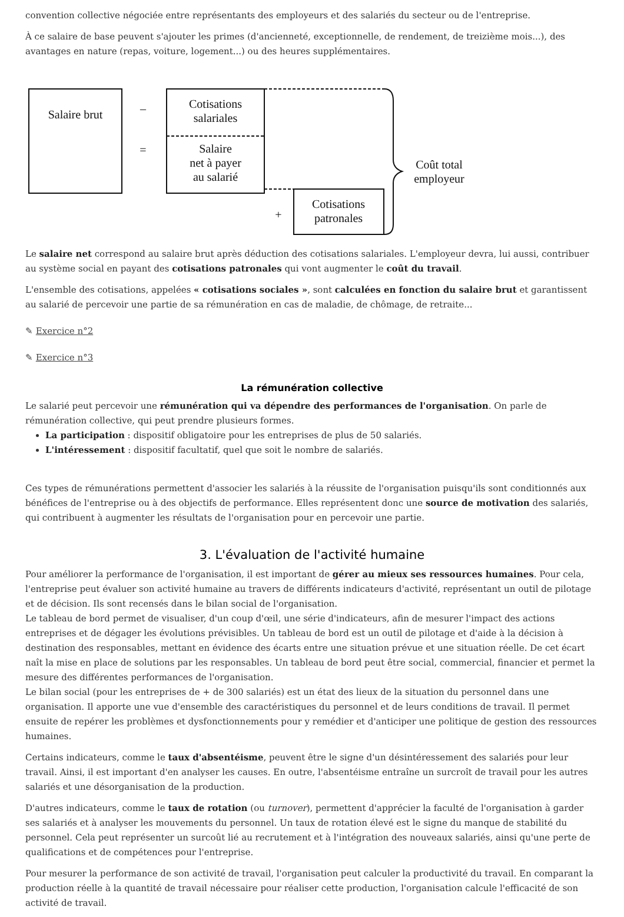convention collective négociée entre représentants des employeurs et des salariés du secteur ou de l'entreprise.
À ce salaire de base peuvent s'ajouter les primes (d'ancienneté, exceptionnelle, de rendement, de treizième mois...), des avantages en nature (repas, voiture, logement...) ou des heures supplémentaires.
Salaire brut
–
=
Cotisations
salariales
Salaire
net à payer
au salarié
+
Cotisations
patronales
Coût total
employeur
Le salaire net correspond au salaire brut après déduction des cotisations salariales. L'employeur devra, lui aussi, contribuer au système social en payant des cotisations patronales qui vont augmenter le coût du travail.
L'ensemble des cotisations, appelées « cotisations sociales », sont calculées en fonction du salaire brut et garantissent au salarié de percevoir une partie de sa rémunération en cas de maladie, de chômage, de retraite...
✎ Exercice n°2
✎ Exercice n°3
La rémunération collective
Le salarié peut percevoir une rémunération qui va dépendre des performances de l'organisation. On parle de rémunération collective, qui peut prendre plusieurs formes.
La participation : dispositif obligatoire pour les entreprises de plus de 50 salariés.
L'intéressement : dispositif facultatif, quel que soit le nombre de salariés.
Ces types de rémunérations permettent d'associer les salariés à la réussite de l'organisation puisqu'ils sont conditionnés aux bénéfices de l'entreprise ou à des objectifs de performance. Elles représentent donc une source de motivation des salariés, qui contribuent à augmenter les résultats de l'organisation pour en percevoir une partie.
3. L'évaluation de l'activité humaine
Pour améliorer la performance de l'organisation, il est important de gérer au mieux ses ressources humaines. Pour cela, l'entreprise peut évaluer son activité humaine au travers de différents indicateurs d'activité, représentant un outil de pilotage et de décision. Ils sont recensés dans le bilan social de l'organisation.
Le tableau de bord permet de visualiser, d'un coup d'œil, une série d'indicateurs, afin de mesurer l'impact des actions entreprises et de dégager les évolutions prévisibles. Un tableau de bord est un outil de pilotage et d'aide à la décision à destination des responsables, mettant en évidence des écarts entre une situation prévue et une situation réelle. De cet écart naît la mise en place de solutions par les responsables. Un tableau de bord peut être social, commercial, financier et permet la mesure des différentes performances de l'organisation.
Le bilan social (pour les entreprises de + de 300 salariés) est un état des lieux de la situation du personnel dans une organisation. Il apporte une vue d'ensemble des caractéristiques du personnel et de leurs conditions de travail. Il permet ensuite de repérer les problèmes et dysfonctionnements pour y remédier et d'anticiper une politique de gestion des ressources humaines.
Certains indicateurs, comme le taux d'absentéisme, peuvent être le signe d'un désintéressement des salariés pour leur travail. Ainsi, il est important d'en analyser les causes. En outre, l'absentéisme entraîne un surcroît de travail pour les autres salariés et une désorganisation de la production.
D'autres indicateurs, comme le taux de rotation (ou turnover), permettent d'apprécier la faculté de l'organisation à garder ses salariés et à analyser les mouvements du personnel. Un taux de rotation élevé est le signe du manque de stabilité du personnel. Cela peut représenter un surcoût lié au recrutement et à l'intégration des nouveaux salariés, ainsi qu'une perte de qualifications et de compétences pour l'entreprise.
Pour mesurer la performance de son activité de travail, l'organisation peut calculer la productivité du travail. En comparant la production réelle à la quantité de travail nécessaire pour réaliser cette production, l'organisation calcule l'efficacité de son activité de travail.